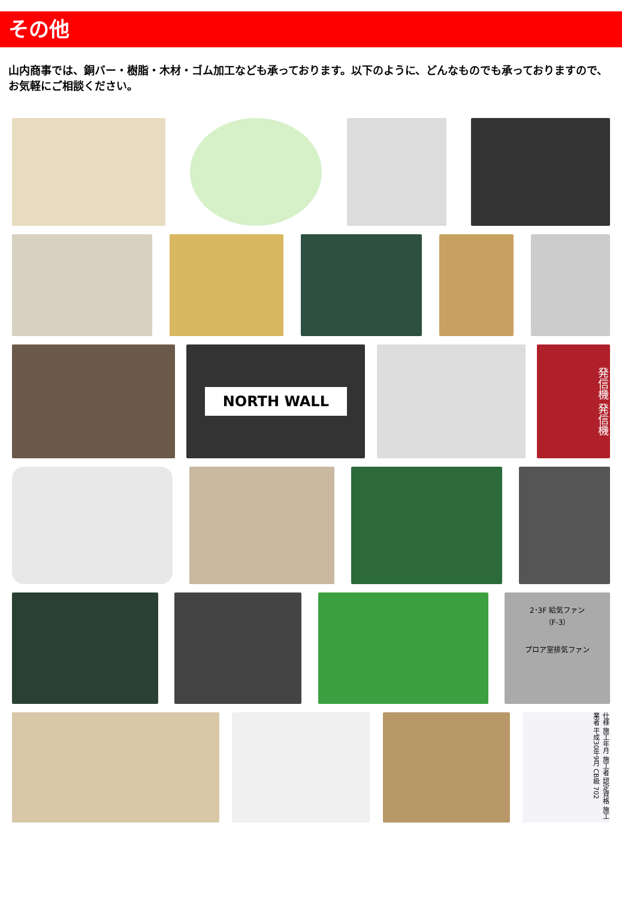その他
山内商事では、銅バー・樹脂・木材・ゴム加工なども承っております。以下のように、どんなものでも承っておりますので、お気軽にご相談ください。
NORTH WALL
発信機 発信機
2･3F 給気ファン
（F-3）
プロア室排気ファン
仕様 施工年月 施工者 認定資格 施工業者 平成30年9月 CB級 702